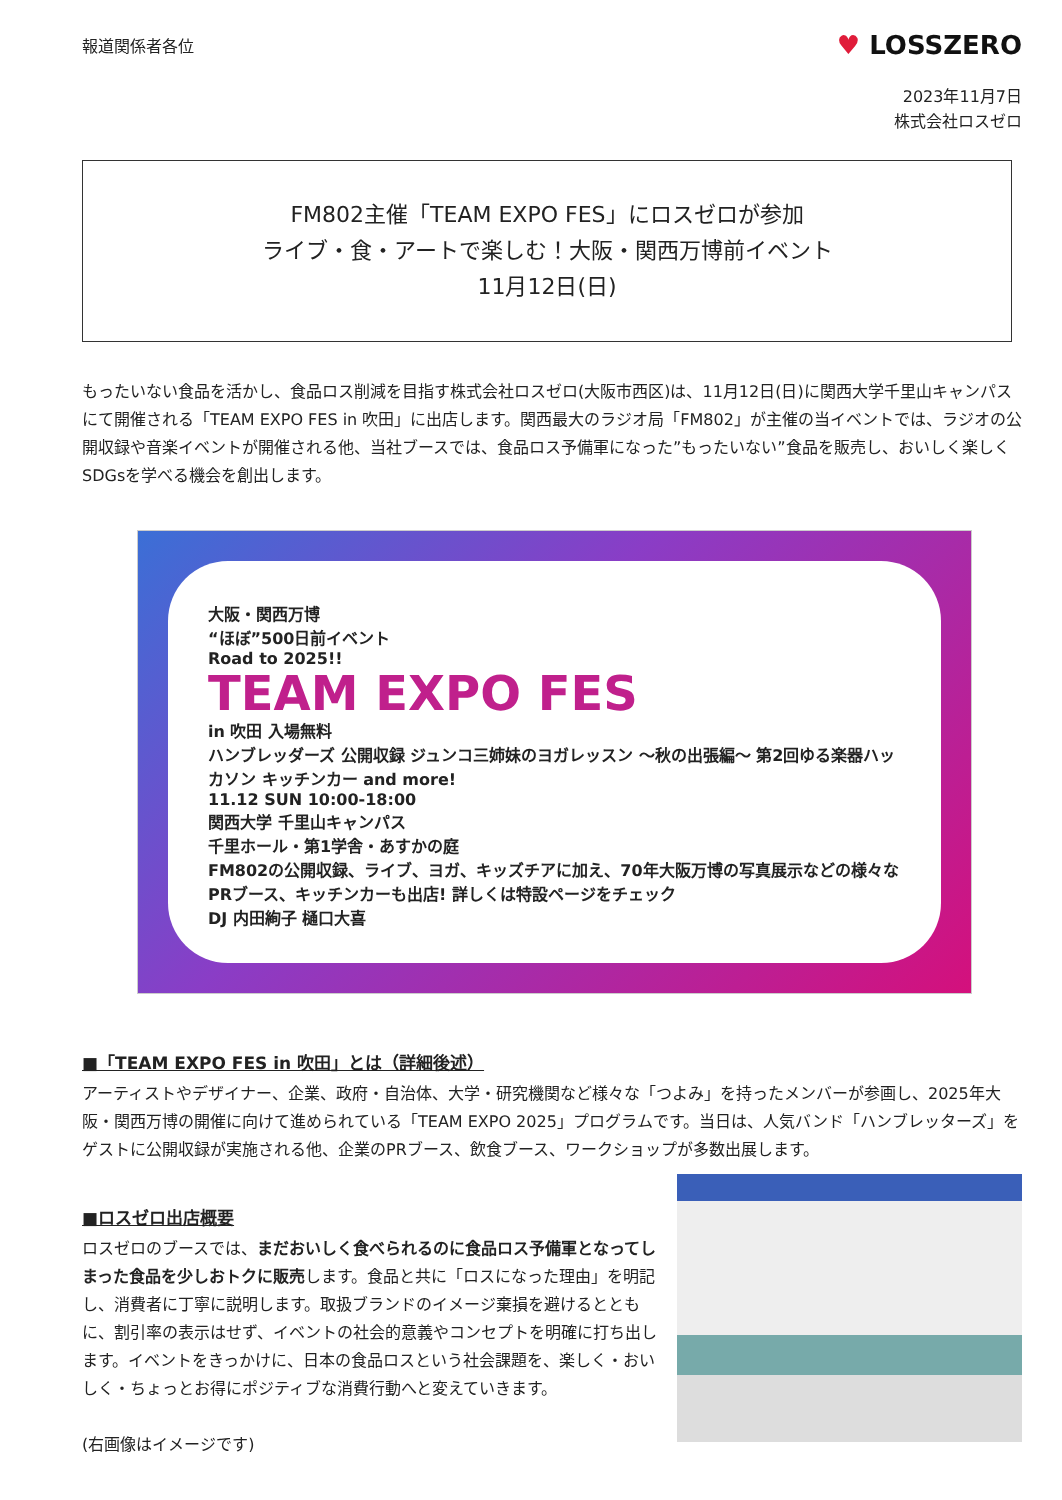報道関係者各位
♥ LOSSZERO
2023年11月7日
株式会社ロスゼロ
FM802主催「TEAM EXPO FES」にロスゼロが参加
ライブ・食・アートで楽しむ！大阪・関西万博前イベント
11月12日(日)
もったいない食品を活かし、食品ロス削減を目指す株式会社ロスゼロ(大阪市西区)は、11月12日(日)に関西大学千里山キャンパスにて開催される「TEAM EXPO FES in 吹田」に出店します。関西最大のラジオ局「FM802」が主催の当イベントでは、ラジオの公開収録や音楽イベントが開催される他、当社ブースでは、食品ロス予備軍になった”もったいない”食品を販売し、おいしく楽しくSDGsを学べる機会を創出します。
大阪・関西万博
“ほぼ”500日前イベント
Road to 2025!!
TEAM EXPO FES
in 吹田 入場無料
ハンブレッダーズ 公開収録 ジュンコ三姉妹のヨガレッスン ～秋の出張編～ 第2回ゆる楽器ハッカソン キッチンカー and more!
11.12 SUN 10:00-18:00
関西大学 千里山キャンパス
千里ホール・第1学舎・あすかの庭
FM802の公開収録、ライブ、ヨガ、キッズチアに加え、70年大阪万博の写真展示などの様々なPRブース、キッチンカーも出店! 詳しくは特設ページをチェック
DJ 内田絢子 樋口大喜
■「TEAM EXPO FES in 吹田」とは（詳細後述）
アーティストやデザイナー、企業、政府・自治体、大学・研究機関など様々な「つよみ」を持ったメンバーが参画し、2025年大阪・関西万博の開催に向けて進められている「TEAM EXPO 2025」プログラムです。当日は、人気バンド「ハンブレッターズ」をゲストに公開収録が実施される他、企業のPRブース、飲食ブース、ワークショップが多数出展します。
■ロスゼロ出店概要
ロスゼロのブースでは、まだおいしく食べられるのに食品ロス予備軍となってしまった食品を少しおトクに販売します。食品と共に「ロスになった理由」を明記し、消費者に丁寧に説明します。取扱ブランドのイメージ棄損を避けるとともに、割引率の表示はせず、イベントの社会的意義やコンセプトを明確に打ち出します。イベントをきっかけに、日本の食品ロスという社会課題を、楽しく・おいしく・ちょっとお得にポジティブな消費行動へと変えていきます。
(右画像はイメージです)